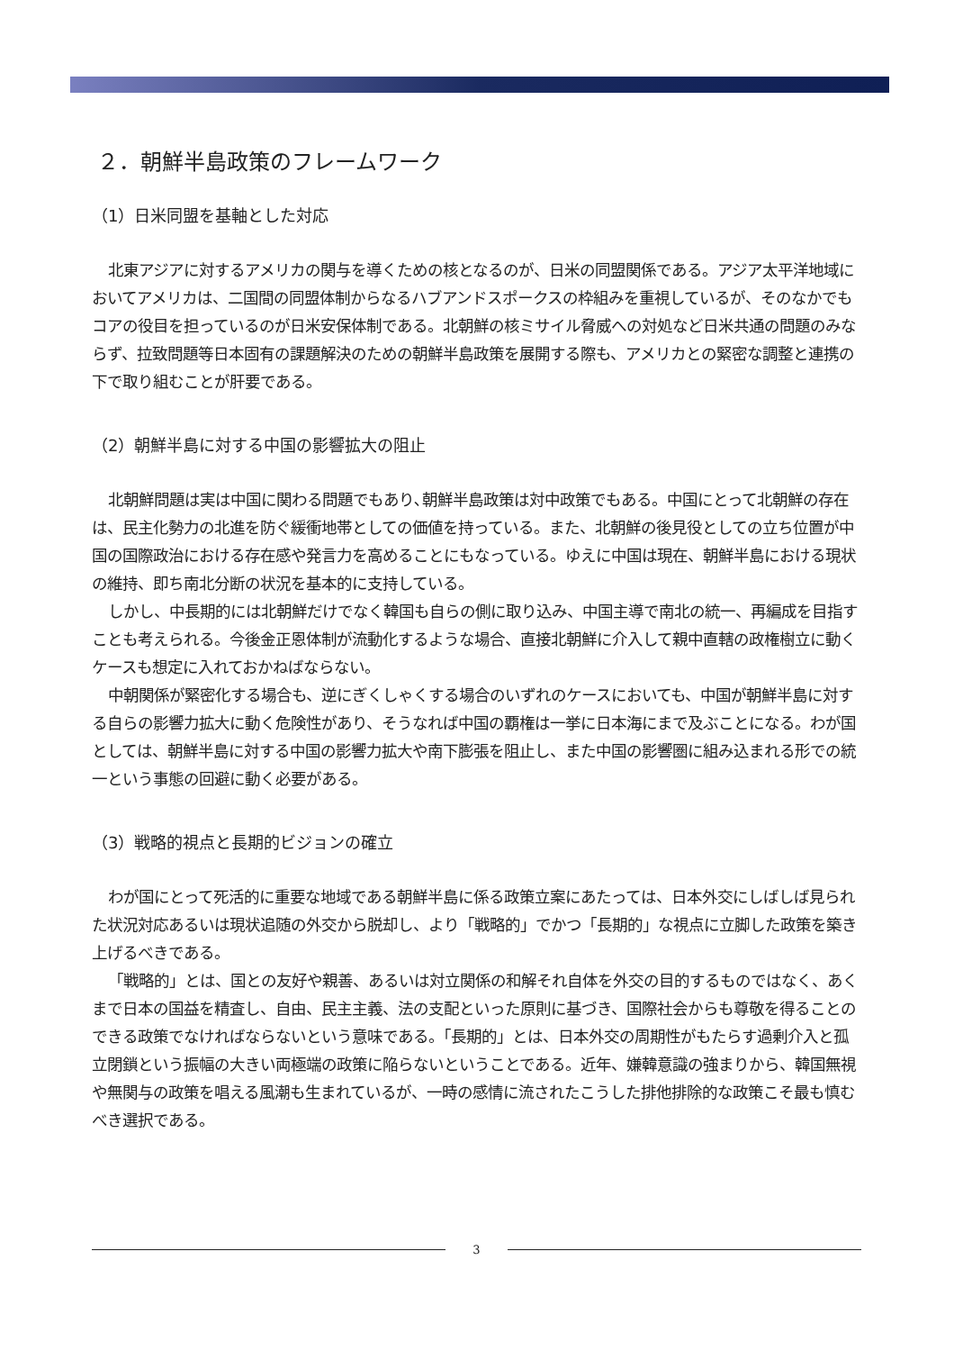２．朝鮮半島政策のフレームワーク
（1）日米同盟を基軸とした対応
北東アジアに対するアメリカの関与を導くための核となるのが、日米の同盟関係である。アジア太平洋地域においてアメリカは、二国間の同盟体制からなるハブアンドスポークスの枠組みを重視しているが、そのなかでもコアの役目を担っているのが日米安保体制である。北朝鮮の核ミサイル脅威への対処など日米共通の問題のみならず、拉致問題等日本固有の課題解決のための朝鮮半島政策を展開する際も、アメリカとの緊密な調整と連携の下で取り組むことが肝要である。
（2）朝鮮半島に対する中国の影響拡大の阻止
北朝鮮問題は実は中国に関わる問題でもあり､朝鮮半島政策は対中政策でもある。中国にとって北朝鮮の存在は、民主化勢力の北進を防ぐ緩衝地帯としての価値を持っている。また、北朝鮮の後見役としての立ち位置が中国の国際政治における存在感や発言力を高めることにもなっている。ゆえに中国は現在、朝鮮半島における現状の維持、即ち南北分断の状況を基本的に支持している。
しかし、中長期的には北朝鮮だけでなく韓国も自らの側に取り込み、中国主導で南北の統一、再編成を目指すことも考えられる。今後金正恩体制が流動化するような場合、直接北朝鮮に介入して親中直轄の政権樹立に動くケースも想定に入れておかねばならない。
中朝関係が緊密化する場合も、逆にぎくしゃくする場合のいずれのケースにおいても、中国が朝鮮半島に対する自らの影響力拡大に動く危険性があり、そうなれば中国の覇権は一挙に日本海にまで及ぶことになる。わが国としては、朝鮮半島に対する中国の影響力拡大や南下膨張を阻止し、また中国の影響圏に組み込まれる形での統一という事態の回避に動く必要がある。
（3）戦略的視点と長期的ビジョンの確立
わが国にとって死活的に重要な地域である朝鮮半島に係る政策立案にあたっては、日本外交にしばしば見られた状況対応あるいは現状追随の外交から脱却し、より「戦略的」でかつ「長期的」な視点に立脚した政策を築き上げるべきである。
「戦略的」とは、国との友好や親善、あるいは対立関係の和解それ自体を外交の目的するものではなく、あくまで日本の国益を精査し、自由、民主主義、法の支配といった原則に基づき、国際社会からも尊敬を得ることのできる政策でなければならないという意味である。「長期的」とは、日本外交の周期性がもたらす過剰介入と孤立閉鎖という振幅の大きい両極端の政策に陥らないということである。近年、嫌韓意識の強まりから、韓国無視や無関与の政策を唱える風潮も生まれているが、一時の感情に流されたこうした排他排除的な政策こそ最も慎むべき選択である。
3